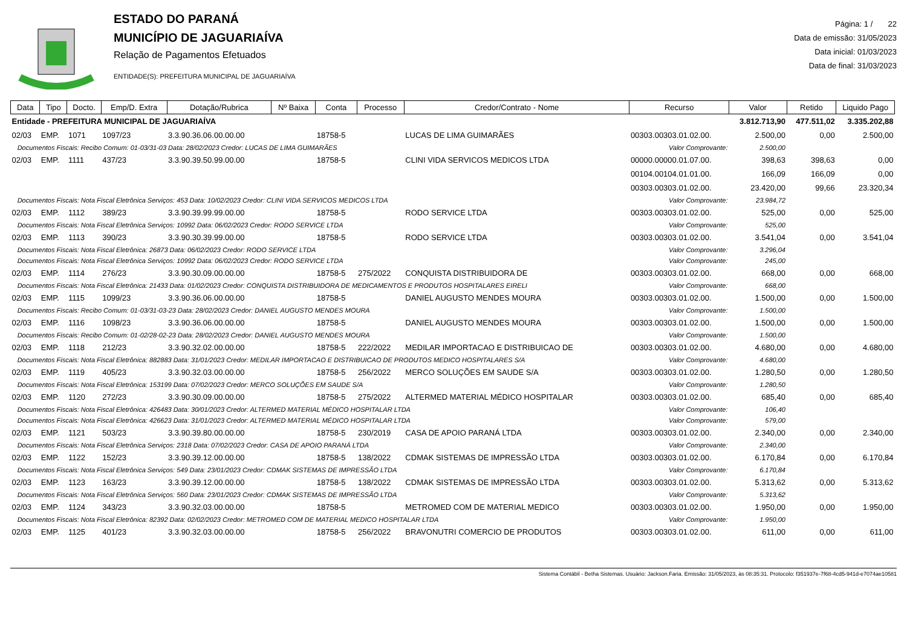ESTADO DO PARANÁ
MUNICÍPIO DE JAGUARIAÍVA
Relação de Pagamentos Efetuados
ENTIDADE(S): PREFEITURA MUNICIPAL DE JAGUARIAÍVA
Página: 1 / 22
Data de emissão: 31/05/2023
Data inicial: 01/03/2023
Data de final: 31/03/2023
| Data | Tipo | Docto. | Emp/D. Extra | Dotação/Rubrica | Nº Baixa | Conta | Processo | Credor/Contrato - Nome | Recurso | Valor | Retido | Liquido Pago |
| --- | --- | --- | --- | --- | --- | --- | --- | --- | --- | --- | --- | --- |
| Entidade - PREFEITURA MUNICIPAL DE JAGUARIAÍVA | | | | | | | | | | 3.812.713,90 | 477.511,02 | 3.335.202,88 |
| 02/03 | EMP. | 1071 | 1097/23 | 3.3.90.36.06.00.00.00 | | 18758-5 | | LUCAS DE LIMA GUIMARÃES | 00303.00303.01.02.00. | 2.500,00 | 0,00 | 2.500,00 |
| Documentos Fiscais: Recibo Comum: 01-03/31-03 Data: 28/02/2023 Credor: LUCAS DE LIMA GUIMARÃES | | | | | | | | | Valor Comprovante: | 2.500,00 | | |
| 02/03 | EMP. | 1111 | 437/23 | 3.3.90.39.50.99.00.00 | | 18758-5 | | CLINI VIDA SERVICOS MEDICOS LTDA | 00000.00000.01.07.00. | 398,63 | 398,63 | 0,00 |
| | | | | | | | | | 00104.00104.01.01.00. | 166,09 | 166,09 | 0,00 |
| | | | | | | | | | 00303.00303.01.02.00. | 23.420,00 | 99,66 | 23.320,34 |
| Documentos Fiscais: Nota Fiscal Eletrônica Serviços: 453 Data: 10/02/2023 Credor: CLINI VIDA SERVICOS MEDICOS LTDA | | | | | | | | | Valor Comprovante: | 23.984,72 | | |
| 02/03 | EMP. | 1112 | 389/23 | 3.3.90.39.99.99.00.00 | | 18758-5 | | RODO SERVICE LTDA | 00303.00303.01.02.00. | 525,00 | 0,00 | 525,00 |
| Documentos Fiscais: Nota Fiscal Eletrônica Serviços: 10992 Data: 06/02/2023 Credor: RODO SERVICE LTDA | | | | | | | | | Valor Comprovante: | 525,00 | | |
| 02/03 | EMP. | 1113 | 390/23 | 3.3.90.30.39.99.00.00 | | 18758-5 | | RODO SERVICE LTDA | 00303.00303.01.02.00. | 3.541,04 | 0,00 | 3.541,04 |
| Documentos Fiscais: Nota Fiscal Eletrônica: 26873 Data: 06/02/2023 Credor: RODO SERVICE LTDA | | | | | | | | | Valor Comprovante: | 3.296,04 | | |
| Documentos Fiscais: Nota Fiscal Eletrônica Serviços: 10992 Data: 06/02/2023 Credor: RODO SERVICE LTDA | | | | | | | | | Valor Comprovante: | 245,00 | | |
| 02/03 | EMP. | 1114 | 276/23 | 3.3.90.30.09.00.00.00 | | 18758-5 | 275/2022 | CONQUISTA DISTRIBUIDORA DE | 00303.00303.01.02.00. | 668,00 | 0,00 | 668,00 |
| Documentos Fiscais: Nota Fiscal Eletrônica: 21433 Data: 01/02/2023 Credor: CONQUISTA DISTRIBUIDORA DE MEDICAMENTOS E PRODUTOS HOSPITALARES EIRELI | | | | | | | | | Valor Comprovante: | 668,00 | | |
| 02/03 | EMP. | 1115 | 1099/23 | 3.3.90.36.06.00.00.00 | | 18758-5 | | DANIEL AUGUSTO MENDES MOURA | 00303.00303.01.02.00. | 1.500,00 | 0,00 | 1.500,00 |
| Documentos Fiscais: Recibo Comum: 01-03/31-03-23 Data: 28/02/2023 Credor: DANIEL AUGUSTO MENDES MOURA | | | | | | | | | Valor Comprovante: | 1.500,00 | | |
| 02/03 | EMP. | 1116 | 1098/23 | 3.3.90.36.06.00.00.00 | | 18758-5 | | DANIEL AUGUSTO MENDES MOURA | 00303.00303.01.02.00. | 1.500,00 | 0,00 | 1.500,00 |
| Documentos Fiscais: Recibo Comum: 01-02/28-02-23 Data: 28/02/2023 Credor: DANIEL AUGUSTO MENDES MOURA | | | | | | | | | Valor Comprovante: | 1.500,00 | | |
| 02/03 | EMP. | 1118 | 212/23 | 3.3.90.32.02.00.00.00 | | 18758-5 | 222/2022 | MEDILAR IMPORTACAO E DISTRIBUICAO DE | 00303.00303.01.02.00. | 4.680,00 | 0,00 | 4.680,00 |
| Documentos Fiscais: Nota Fiscal Eletrônica: 882883 Data: 31/01/2023 Credor: MEDILAR IMPORTACAO E DISTRIBUICAO DE PRODUTOS MEDICO HOSPITALARES S/A | | | | | | | | | Valor Comprovante: | 4.680,00 | | |
| 02/03 | EMP. | 1119 | 405/23 | 3.3.90.32.03.00.00.00 | | 18758-5 | 256/2022 | MERCO SOLUÇÕES EM SAUDE S/A | 00303.00303.01.02.00. | 1.280,50 | 0,00 | 1.280,50 |
| Documentos Fiscais: Nota Fiscal Eletrônica: 153199 Data: 07/02/2023 Credor: MERCO SOLUÇÕES EM SAUDE S/A | | | | | | | | | Valor Comprovante: | 1.280,50 | | |
| 02/03 | EMP. | 1120 | 272/23 | 3.3.90.30.09.00.00.00 | | 18758-5 | 275/2022 | ALTERMED MATERIAL MÉDICO HOSPITALAR | 00303.00303.01.02.00. | 685,40 | 0,00 | 685,40 |
| Documentos Fiscais: Nota Fiscal Eletrônica: 426483 Data: 30/01/2023 Credor: ALTERMED MATERIAL MÉDICO HOSPITALAR LTDA | | | | | | | | | Valor Comprovante: | 106,40 | | |
| Documentos Fiscais: Nota Fiscal Eletrônica: 426623 Data: 31/01/2023 Credor: ALTERMED MATERIAL MÉDICO HOSPITALAR LTDA | | | | | | | | | Valor Comprovante: | 579,00 | | |
| 02/03 | EMP. | 1121 | 503/23 | 3.3.90.39.80.00.00.00 | | 18758-5 | 230/2019 | CASA DE APOIO PARANÁ LTDA | 00303.00303.01.02.00. | 2.340,00 | 0,00 | 2.340,00 |
| Documentos Fiscais: Nota Fiscal Eletrônica Serviços: 2318 Data: 07/02/2023 Credor: CASA DE APOIO PARANÁ LTDA | | | | | | | | | Valor Comprovante: | 2.340,00 | | |
| 02/03 | EMP. | 1122 | 152/23 | 3.3.90.39.12.00.00.00 | | 18758-5 | 138/2022 | CDMAK SISTEMAS DE IMPRESSÃO LTDA | 00303.00303.01.02.00. | 6.170,84 | 0,00 | 6.170,84 |
| Documentos Fiscais: Nota Fiscal Eletrônica Serviços: 549 Data: 23/01/2023 Credor: CDMAK SISTEMAS DE IMPRESSÃO LTDA | | | | | | | | | Valor Comprovante: | 6.170,84 | | |
| 02/03 | EMP. | 1123 | 163/23 | 3.3.90.39.12.00.00.00 | | 18758-5 | 138/2022 | CDMAK SISTEMAS DE IMPRESSÃO LTDA | 00303.00303.01.02.00. | 5.313,62 | 0,00 | 5.313,62 |
| Documentos Fiscais: Nota Fiscal Eletrônica Serviços: 560 Data: 23/01/2023 Credor: CDMAK SISTEMAS DE IMPRESSÃO LTDA | | | | | | | | | Valor Comprovante: | 5.313,62 | | |
| 02/03 | EMP. | 1124 | 343/23 | 3.3.90.32.03.00.00.00 | | 18758-5 | | METROMED COM DE MATERIAL MEDICO | 00303.00303.01.02.00. | 1.950,00 | 0,00 | 1.950,00 |
| Documentos Fiscais: Nota Fiscal Eletrônica: 82392 Data: 02/02/2023 Credor: METROMED COM DE MATERIAL MEDICO HOSPITALAR LTDA | | | | | | | | | Valor Comprovante: | 1.950,00 | | |
| 02/03 | EMP. | 1125 | 401/23 | 3.3.90.32.03.00.00.00 | | 18758-5 | 256/2022 | BRAVONUTRI COMERCIO DE PRODUTOS | 00303.00303.01.02.00. | 611,00 | 0,00 | 611,00 |
Sistema Contábil - Betha Sistemas. Usuário: Jackson.Faria. Emissão: 31/05/2023, às 08:35:31. Protocolo: f351937e-7f68-4cd5-941d-e7074ae10581